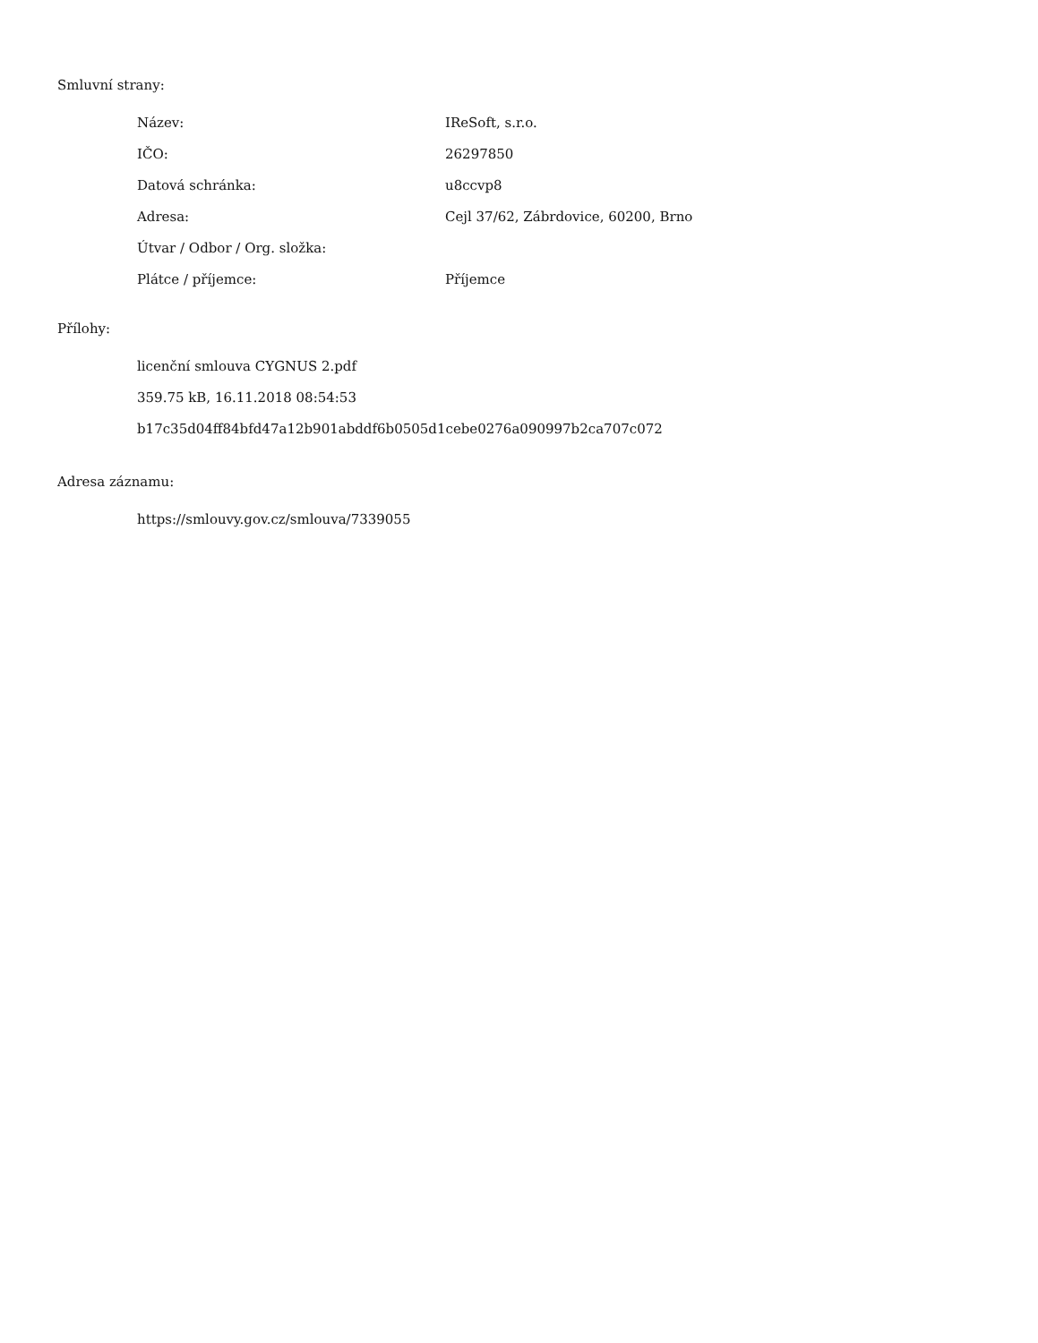Smluvní strany:
| Název: | IReSoft, s.r.o. |
| IČO: | 26297850 |
| Datová schránka: | u8ccvp8 |
| Adresa: | Cejl 37/62, Zábrdovice, 60200, Brno |
| Útvar / Odbor / Org. složka: | |
| Plátce / příjemce: | Příjemce |
Přílohy:
licenční smlouva CYGNUS 2.pdf
359.75 kB, 16.11.2018 08:54:53
b17c35d04ff84bfd47a12b901abddf6b0505d1cebe0276a090997b2ca707c072
Adresa záznamu:
https://smlouvy.gov.cz/smlouva/7339055